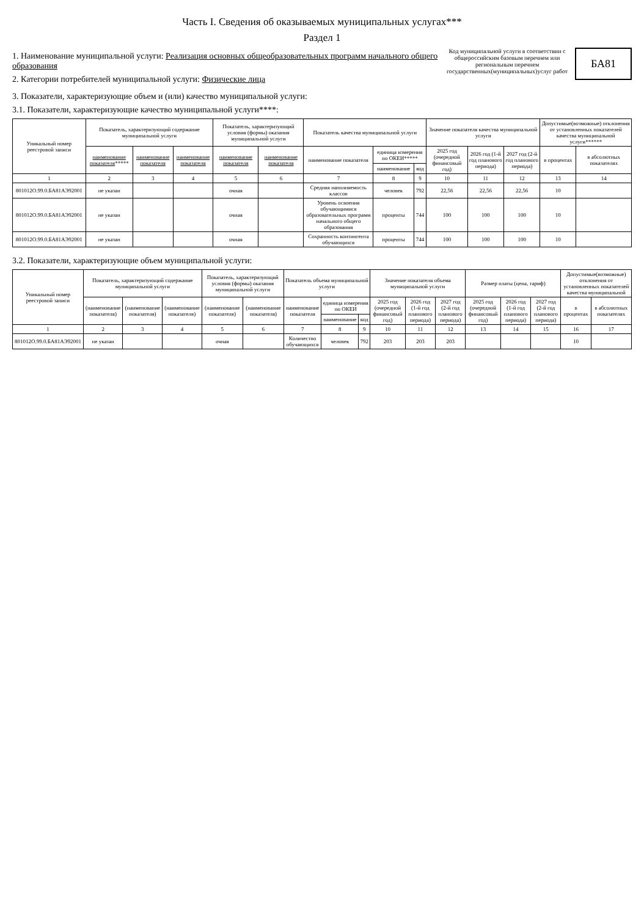Часть I. Сведения об оказываемых муниципальных услугах***
Раздел 1
1. Наименование муниципальной услуги: Реализация основных общеобразовательных программ начального общего образования
2. Категории потребителей муниципальной услуги: Физические лица
Код муниципальной услуги в соответствии с общероссийским базовым перечнем или региональным перечнем государственных(муниципальных)услуг работ
БА81
3. Показатели, характеризующие объем и (или) качество муниципальной услуги:
3.1. Показатели, характеризующие качество муниципальной услуги****:
| Уникальный номер реестровой записи | Показатель, характеризующий содержание муниципальной услуги | | | Показатель, характеризующий условия (формы) оказания муниципальной услуги | | Показатель качества муниципальной услуги | | | Значение показателя качества муниципальной услуги | | | Допустимые(возможные) отклонения от установленных показателей качества муниципальной услуги****** | |
| --- | --- | --- | --- | --- | --- | --- | --- | --- | --- | --- | --- | --- | --- |
| | наименование показателя ***** | наименование показателя | наименование показателя | наименование показателя | наименование показателя | наименование показателя | единица измерения по ОКЕИ***** | | 2025 год (очередной финансовый год) | 2026 год (1-й год планового периода) | 2027 год (2-й год планового периода) | в процентах | в абсолютных показателях |
| | | | | | | | наименование | код | | | | | |
| 1 | 2 | 3 | 4 | 5 | 6 | 7 | 8 | 9 | 10 | 11 | 12 | 13 | 14 |
| 801012О.99.0.БА81АЭ92001 | не указан | | | очная | | Средняя наполняемость классов | человек | 792 | 22,56 | 22,56 | 22,56 | 10 | |
| 801012О.99.0.БА81АЭ92001 | не указан | | | очная | | Уровень освоения обучающимися образовательных программ начального общего образования | проценты | 744 | 100 | 100 | 100 | 10 | |
| 801012О.99.0.БА81АЭ92001 | не указан | | | очная | | Сохранность контингента обучающихся | проценты | 744 | 100 | 100 | 100 | 10 | |
3.2. Показатели, характеризующие объем муниципальной услуги:
| Уникальный номер реестровой записи | Показатель, характеризующий содержание муниципальной услуги | | | Показатель, характеризующий условия (формы) оказания муниципальной услуги | | Показатель объема муниципальной услуги | | | Значение показателя объема муниципальной услуги | | | Размер платы (цена, тариф) | | | Допустимые(возможные) отклонения от установленных показателей качества муниципальной | |
| --- | --- | --- | --- | --- | --- | --- | --- | --- | --- | --- | --- | --- | --- | --- | --- | --- |
| | (наименование показателя) | (наименование показателя) | (наименование показателя) | (наименование показателя) | (наименование показателя) | наименование показателя | единица измерения по ОКЕИ | | 2025 год (очередной финансовый год) | 2026 год (1-й год планового периода) | 2027 год (2-й год планового периода) | 2025 год (очередной финансовый год) | 2026 год (1-й год планового периода) | 2027 год (2-й год планового периода) | в процентах | в абсолютных показателях |
| | | | | | | | наименование | код | | | | | | | | |
| 1 | 2 | 3 | 4 | 5 | 6 | 7 | 8 | 9 | 10 | 11 | 12 | 13 | 14 | 15 | 16 | 17 |
| 801012О.99.0.БА81АЭ92001 | не указан | | | очная | | Количество обучающихся | человек | 792 | 203 | 203 | 203 | | | | 10 | |